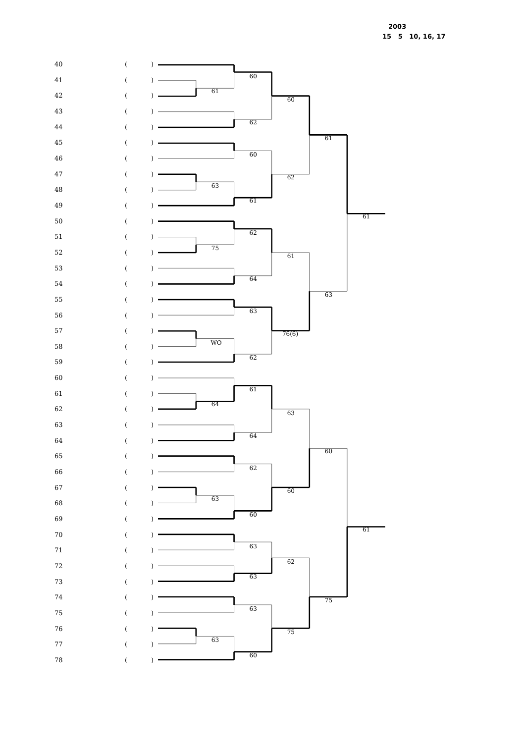2003
15 5 10, 16, 17
40 ()
41 ()
42 ()
43 ()
44 ()
45 ()
46 ()
47 ()
48 ()
49 ()
50 ()
51 ()
52 ()
53 ()
54 ()
55 ()
56 ()
57 ()
58 ()
59 ()
60 ()
61 ()
62 ()
63 ()
64 ()
65 ()
66 ()
67 ()
68 ()
69 ()
70 ()
71 ()
72 ()
73 ()
74 ()
75 ()
76 ()
77 ()
78 ()
60
61
60
62
61
60
62
63
61
61
62
75
61
64
63
63
76(6)
WO
62
61
64
63
64
60
62
60
63
60
61
63
62
63
75
63
75
63
60